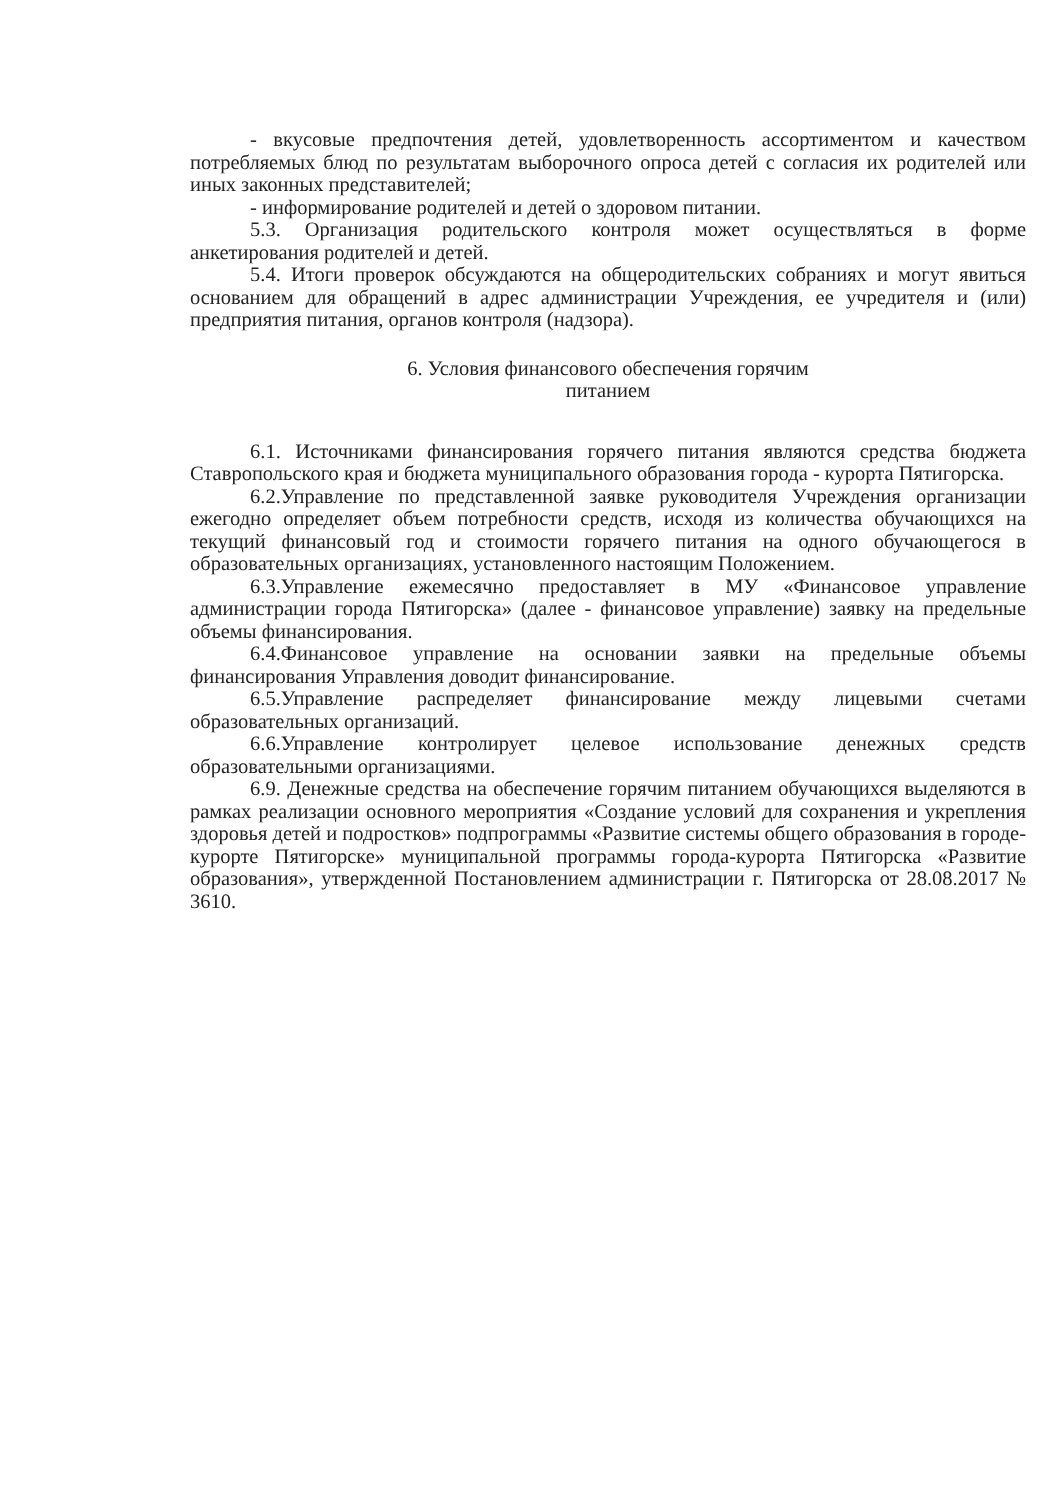- вкусовые предпочтения детей, удовлетворенность ассортиментом и качеством потребляемых блюд по результатам выборочного опроса детей с согласия их родителей или иных законных представителей;
- информирование родителей и детей о здоровом питании.
5.3. Организация родительского контроля может осуществляться в форме анкетирования родителей и детей.
5.4. Итоги проверок обсуждаются на общеродительских собраниях и могут явиться основанием для обращений в адрес администрации Учреждения, ее учредителя и (или) предприятия питания, органов контроля (надзора).
6. Условия финансового обеспечения горячим
питанием
6.1. Источниками финансирования горячего питания являются средства бюджета Ставропольского края и бюджета муниципального образования города - курорта Пятигорска.
6.2.Управление по представленной заявке руководителя Учреждения организации ежегодно определяет объем потребности средств, исходя из количества обучающихся на текущий финансовый год и стоимости горячего питания на одного обучающегося в образовательных организациях, установленного настоящим Положением.
6.3.Управление ежемесячно предоставляет в МУ «Финансовое управление администрации города Пятигорска» (далее - финансовое управление) заявку на предельные объемы финансирования.
6.4.Финансовое управление на основании заявки на предельные объемы финансирования Управления доводит финансирование.
6.5.Управление распределяет финансирование между лицевыми счетами образовательных организаций.
6.6.Управление контролирует целевое использование денежных средств образовательными организациями.
6.9. Денежные средства на обеспечение горячим питанием обучающихся выделяются в рамках реализации основного мероприятия «Создание условий для сохранения и укрепления здоровья детей и подростков» подпрограммы «Развитие системы общего образования в городе-курорте Пятигорске» муниципальной программы города-курорта Пятигорска «Развитие образования», утвержденной Постановлением администрации г. Пятигорска от 28.08.2017 № 3610.